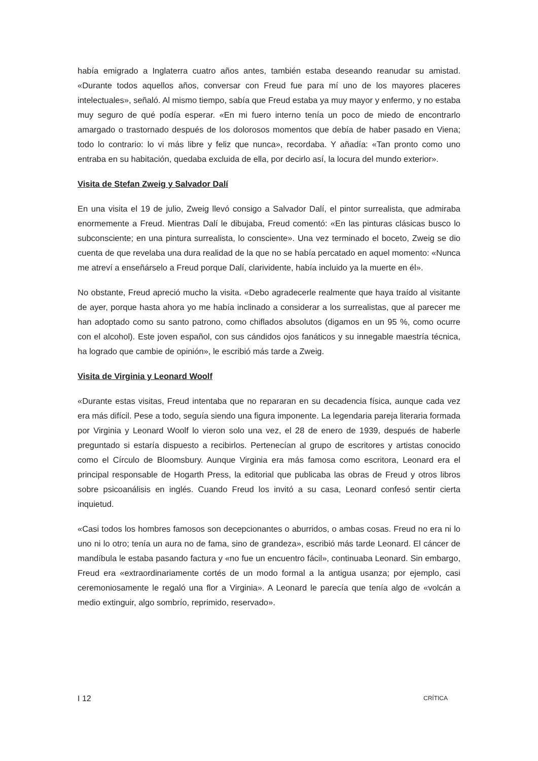había emigrado a Inglaterra cuatro años antes, también estaba deseando reanudar su amistad. «Durante todos aquellos años, conversar con Freud fue para mí uno de los mayores placeres intelectuales», señaló. Al mismo tiempo, sabía que Freud estaba ya muy mayor y enfermo, y no estaba muy seguro de qué podía esperar. «En mi fuero interno tenía un poco de miedo de encontrarlo amargado o trastornado después de los dolorosos momentos que debía de haber pasado en Viena; todo lo contrario: lo vi más libre y feliz que nunca», recordaba. Y añadía: «Tan pronto como uno entraba en su habitación, quedaba excluida de ella, por decirlo así, la locura del mundo exterior».
Visita de Stefan Zweig y Salvador Dalí
En una visita el 19 de julio, Zweig llevó consigo a Salvador Dalí, el pintor surrealista, que admiraba enormemente a Freud. Mientras Dalí le dibujaba, Freud comentó: «En las pinturas clásicas busco lo subconsciente; en una pintura surrealista, lo consciente». Una vez terminado el boceto, Zweig se dio cuenta de que revelaba una dura realidad de la que no se había percatado en aquel momento: «Nunca me atreví a enseñárselo a Freud porque Dalí, clarividente, había incluido ya la muerte en él».
No obstante, Freud apreció mucho la visita. «Debo agradecerle realmente que haya traído al visitante de ayer, porque hasta ahora yo me había inclinado a considerar a los surrealistas, que al parecer me han adoptado como su santo patrono, como chiflados absolutos (digamos en un 95 %, como ocurre con el alcohol). Este joven español, con sus cándidos ojos fanáticos y su innegable maestría técnica, ha logrado que cambie de opinión», le escribió más tarde a Zweig.
Visita de Virginia y Leonard Woolf
«Durante estas visitas, Freud intentaba que no repararan en su decadencia física, aunque cada vez era más difícil. Pese a todo, seguía siendo una figura imponente. La legendaria pareja literaria formada por Virginia y Leonard Woolf lo vieron solo una vez, el 28 de enero de 1939, después de haberle preguntado si estaría dispuesto a recibirlos. Pertenecían al grupo de escritores y artistas conocido como el Círculo de Bloomsbury. Aunque Virginia era más famosa como escritora, Leonard era el principal responsable de Hogarth Press, la editorial que publicaba las obras de Freud y otros libros sobre psicoanálisis en inglés. Cuando Freud los invitó a su casa, Leonard confesó sentir cierta inquietud.
«Casi todos los hombres famosos son decepcionantes o aburridos, o ambas cosas. Freud no era ni lo uno ni lo otro; tenía un aura no de fama, sino de grandeza», escribió más tarde Leonard. El cáncer de mandíbula le estaba pasando factura y «no fue un encuentro fácil», continuaba Leonard. Sin embargo, Freud era «extraordinariamente cortés de un modo formal a la antigua usanza; por ejemplo, casi ceremoniosamente le regaló una flor a Virginia». A Leonard le parecía que tenía algo de «volcán a medio extinguir, algo sombrío, reprimido, reservado».
I 12 CRÍTICA